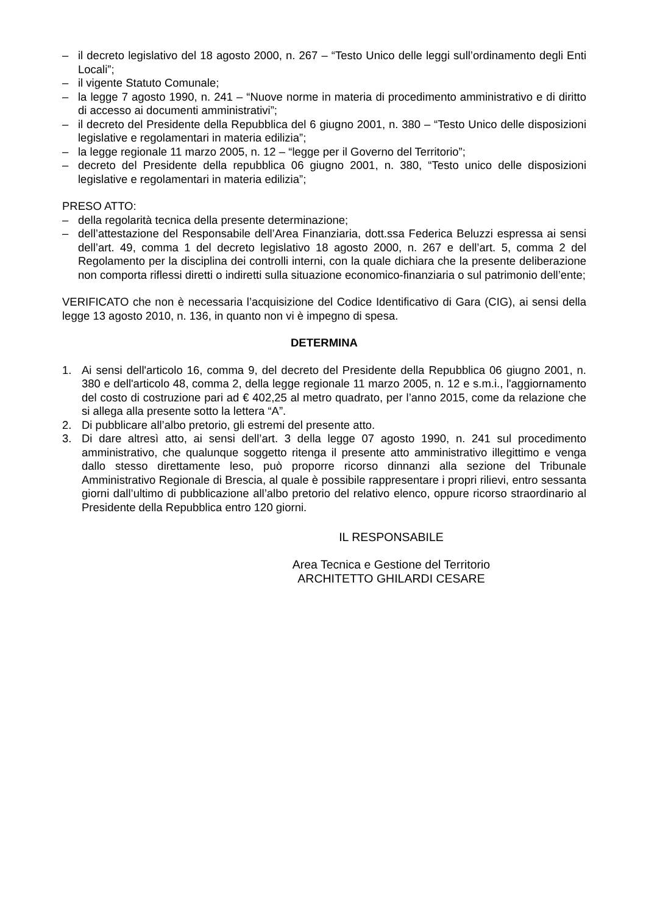– il decreto legislativo del 18 agosto 2000, n. 267 – “Testo Unico delle leggi sull’ordinamento degli Enti Locali”;
– il vigente Statuto Comunale;
– la legge 7 agosto 1990, n. 241 – “Nuove norme in materia di procedimento amministrativo e di diritto di accesso ai documenti amministrativi”;
– il decreto del Presidente della Repubblica del 6 giugno 2001, n. 380 – “Testo Unico delle disposizioni legislative e regolamentari in materia edilizia”;
– la legge regionale 11 marzo 2005, n. 12 – “legge per il Governo del Territorio”;
– decreto del Presidente della repubblica 06 giugno 2001, n. 380, “Testo unico delle disposizioni legislative e regolamentari in materia edilizia”;
PRESO ATTO:
– della regolarità tecnica della presente determinazione;
– dell’attestazione del Responsabile dell’Area Finanziaria, dott.ssa Federica Beluzzi espressa ai sensi dell’art. 49, comma 1 del decreto legislativo 18 agosto 2000, n. 267 e dell’art. 5, comma 2 del Regolamento per la disciplina dei controlli interni, con la quale dichiara che la presente deliberazione non comporta riflessi diretti o indiretti sulla situazione economico-finanziaria o sul patrimonio dell’ente;
VERIFICATO che non è necessaria l’acquisizione del Codice Identificativo di Gara (CIG), ai sensi della legge 13 agosto 2010, n. 136, in quanto non vi è impegno di spesa.
DETERMINA
1. Ai sensi dell'articolo 16, comma 9, del decreto del Presidente della Repubblica 06 giugno 2001, n. 380 e dell'articolo 48, comma 2, della legge regionale 11 marzo 2005, n. 12 e s.m.i., l'aggiornamento del costo di costruzione pari ad € 402,25 al metro quadrato, per l’anno 2015, come da relazione che si allega alla presente sotto la lettera “A”.
2. Di pubblicare all’albo pretorio, gli estremi del presente atto.
3. Di dare altresì atto, ai sensi dell’art. 3 della legge 07 agosto 1990, n. 241 sul procedimento amministrativo, che qualunque soggetto ritenga il presente atto amministrativo illegittimo e venga dallo stesso direttamente leso, può proporre ricorso dinnanzi alla sezione del Tribunale Amministrativo Regionale di Brescia, al quale è possibile rappresentare i propri rilievi, entro sessanta giorni dall’ultimo di pubblicazione all’albo pretorio del relativo elenco, oppure ricorso straordinario al Presidente della Repubblica entro 120 giorni.
IL RESPONSABILE
Area Tecnica e Gestione del Territorio
ARCHITETTO GHILARDI CESARE